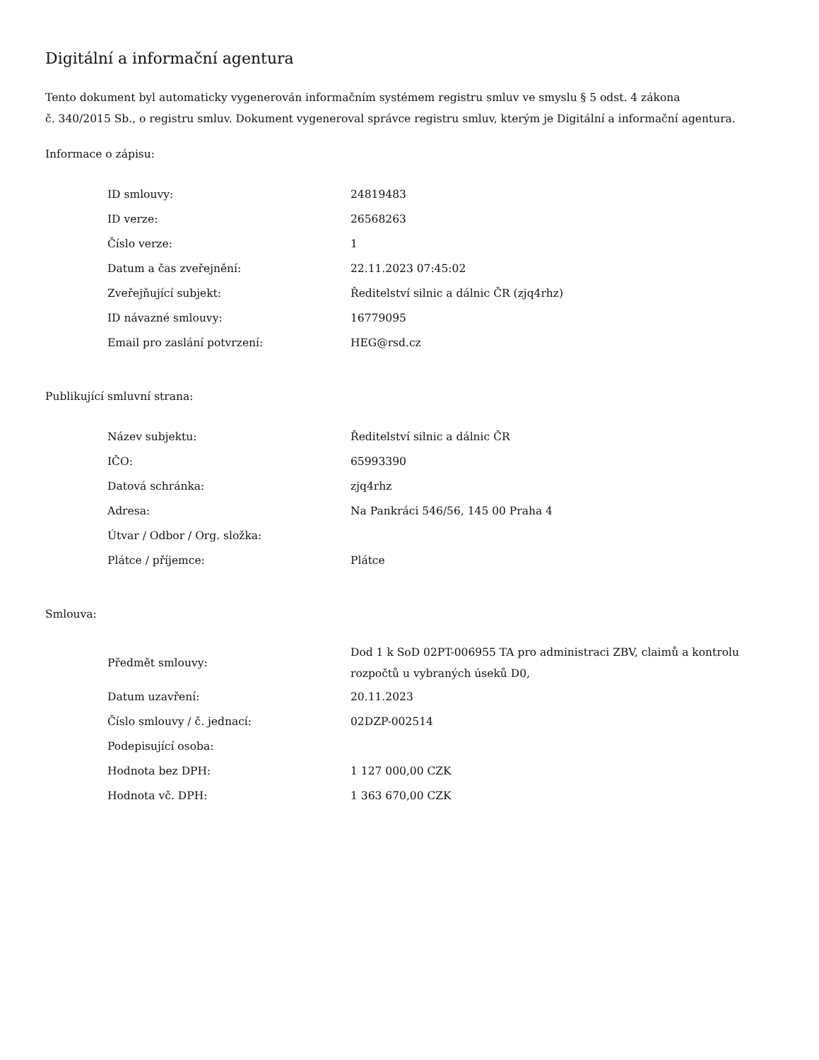Digitální a informační agentura
Tento dokument byl automaticky vygenerován informačním systémem registru smluv ve smyslu § 5 odst. 4 zákona
č. 340/2015 Sb., o registru smluv. Dokument vygeneroval správce registru smluv, kterým je Digitální a informační agentura.
Informace o zápisu:
| ID smlouvy: | 24819483 |
| ID verze: | 26568263 |
| Číslo verze: | 1 |
| Datum a čas zveřejnění: | 22.11.2023 07:45:02 |
| Zveřejňující subjekt: | Ředitelství silnic a dálnic ČR (zjq4rhz) |
| ID návazné smlouvy: | 16779095 |
| Email pro zaslání potvrzení: | HEG@rsd.cz |
Publikující smluvní strana:
| Název subjektu: | Ředitelství silnic a dálnic ČR |
| IČO: | 65993390 |
| Datová schránka: | zjq4rhz |
| Adresa: | Na Pankráci 546/56, 145 00 Praha 4 |
| Útvar / Odbor / Org. složka: | |
| Plátce / příjemce: | Plátce |
Smlouva:
| Předmět smlouvy: | Dod 1 k SoD 02PT-006955 TA pro administraci ZBV, claimů a kontrolu rozpočtů u vybraných úseků D0, |
| Datum uzavření: | 20.11.2023 |
| Číslo smlouvy / č. jednací: | 02DZP-002514 |
| Podepisující osoba: | |
| Hodnota bez DPH: | 1 127 000,00 CZK |
| Hodnota vč. DPH: | 1 363 670,00 CZK |